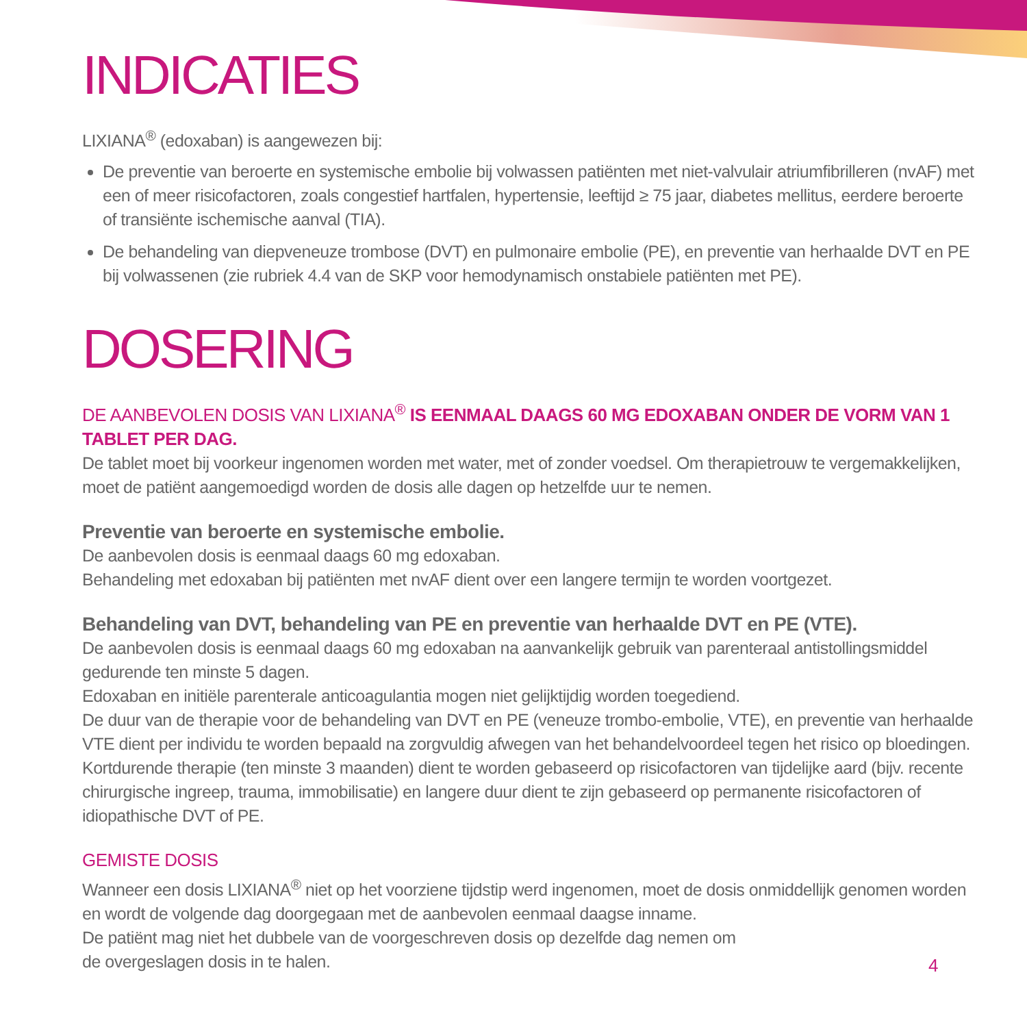INDICATIES
LIXIANA<sup>®</sup> (edoxaban) is aangewezen bij:
De preventie van beroerte en systemische embolie bij volwassen patiënten met niet-valvulair atriumfibrilleren (nvAF) met een of meer risicofactoren, zoals congestief hartfalen, hypertensie, leeftijd ≥ 75 jaar, diabetes mellitus, eerdere beroerte of transiënte ischemische aanval (TIA).
De behandeling van diepveneuze trombose (DVT) en pulmonaire embolie (PE), en preventie van herhaalde DVT en PE bij volwassenen (zie rubriek 4.4 van de SKP voor hemodynamisch onstabiele patiënten met PE).
DOSERING
DE AANBEVOLEN DOSIS VAN LIXIANA<sup>®</sup> IS EENMAAL DAAGS 60 MG EDOXABAN ONDER DE VORM VAN 1 TABLET PER DAG.
De tablet moet bij voorkeur ingenomen worden met water, met of zonder voedsel. Om therapietrouw te vergemakkelijken, moet de patiënt aangemoedigd worden de dosis alle dagen op hetzelfde uur te nemen.
Preventie van beroerte en systemische embolie.
De aanbevolen dosis is eenmaal daags 60 mg edoxaban.
Behandeling met edoxaban bij patiënten met nvAF dient over een langere termijn te worden voortgezet.
Behandeling van DVT, behandeling van PE en preventie van herhaalde DVT en PE (VTE).
De aanbevolen dosis is eenmaal daags 60 mg edoxaban na aanvankelijk gebruik van parenteraal antistollingsmiddel gedurende ten minste 5 dagen.
Edoxaban en initiële parenterale anticoagulantia mogen niet gelijktijdig worden toegediend.
De duur van de therapie voor de behandeling van DVT en PE (veneuze trombo-embolie, VTE), en preventie van herhaalde VTE dient per individu te worden bepaald na zorgvuldig afwegen van het behandelvoordeel tegen het risico op bloedingen. Kortdurende therapie (ten minste 3 maanden) dient te worden gebaseerd op risicofactoren van tijdelijke aard (bijv. recente chirurgische ingreep, trauma, immobilisatie) en langere duur dient te zijn gebaseerd op permanente risicofactoren of idiopathische DVT of PE.
GEMISTE DOSIS
Wanneer een dosis LIXIANA<sup>®</sup> niet op het voorziene tijdstip werd ingenomen, moet de dosis onmiddellijk genomen worden en wordt de volgende dag doorgegaan met de aanbevolen eenmaal daagse inname.
De patiënt mag niet het dubbele van de voorgeschreven dosis op dezelfde dag nemen om
de overgeslagen dosis in te halen.
4